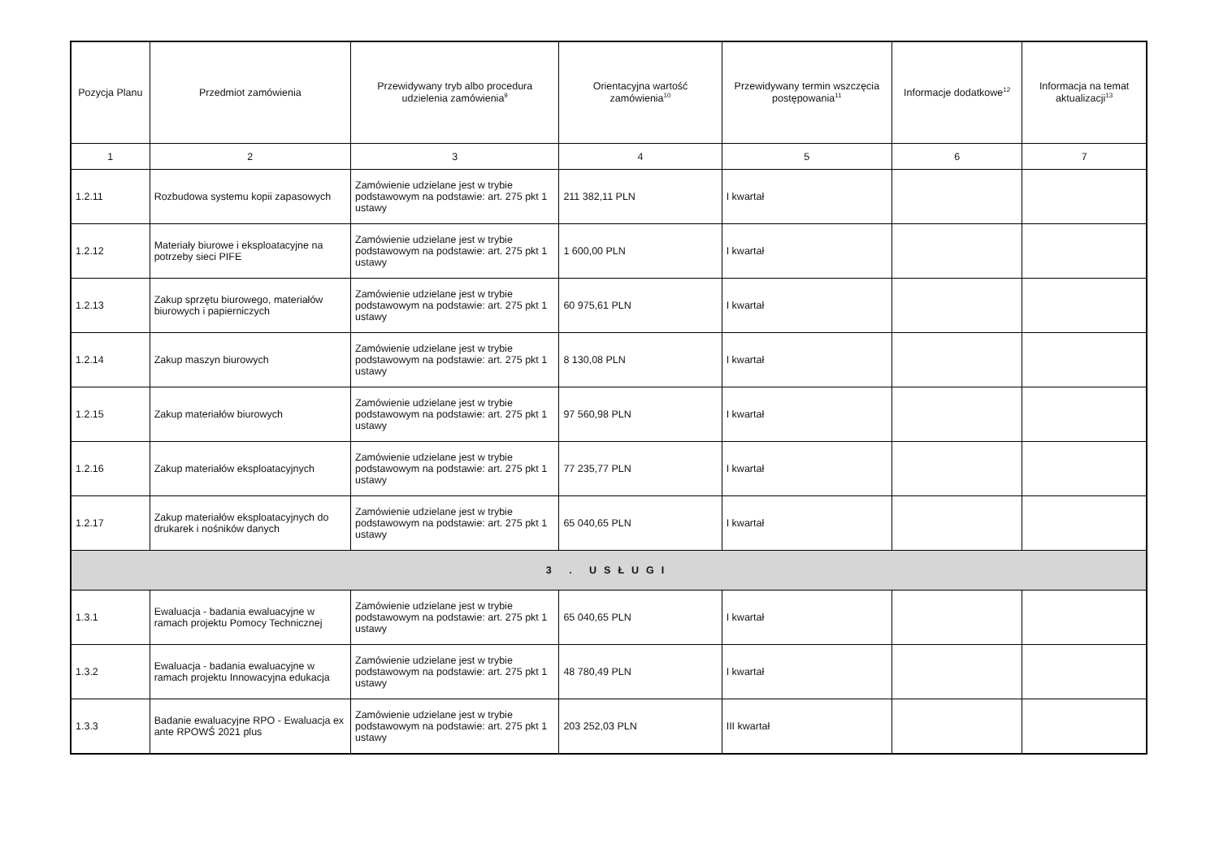| Pozycja Planu | Przedmiot zamówienia | Przewidywany tryb albo procedura udzielenia zamówienia<sup>9</sup> | Orientacyjna wartość zamówienia<sup>10</sup> | Przewidywany termin wszczęcia postępowania<sup>11</sup> | Informacje dodatkowe<sup>12</sup> | Informacja na temat aktualizacji<sup>13</sup> |
| --- | --- | --- | --- | --- | --- | --- |
| 1 | 2 | 3 | 4 | 5 | 6 | 7 |
| 1.2.11 | Rozbudowa systemu kopii zapasowych | Zamówienie udzielane jest w trybie podstawowym na podstawie: art. 275 pkt 1 ustawy | 211 382,11 PLN | I kwartał | | |
| 1.2.12 | Materiały biurowe i eksploatacyjne na potrzeby sieci PIFE | Zamówienie udzielane jest w trybie podstawowym na podstawie: art. 275 pkt 1 ustawy | 1 600,00 PLN | I kwartał | | |
| 1.2.13 | Zakup sprzętu biurowego, materiałów biurowych i papierniczych | Zamówienie udzielane jest w trybie podstawowym na podstawie: art. 275 pkt 1 ustawy | 60 975,61 PLN | I kwartał | | |
| 1.2.14 | Zakup maszyn biurowych | Zamówienie udzielane jest w trybie podstawowym na podstawie: art. 275 pkt 1 ustawy | 8 130,08 PLN | I kwartał | | |
| 1.2.15 | Zakup materiałów biurowych | Zamówienie udzielane jest w trybie podstawowym na podstawie: art. 275 pkt 1 ustawy | 97 560,98 PLN | I kwartał | | |
| 1.2.16 | Zakup materiałów eksploatacyjnych | Zamówienie udzielane jest w trybie podstawowym na podstawie: art. 275 pkt 1 ustawy | 77 235,77 PLN | I kwartał | | |
| 1.2.17 | Zakup materiałów eksploatacyjnych do drukarek i nośników danych | Zamówienie udzielane jest w trybie podstawowym na podstawie: art. 275 pkt 1 ustawy | 65 040,65 PLN | I kwartał | | |
| 3 . USŁUGI | | | | | | |
| 1.3.1 | Ewaluacja - badania ewaluacyjne w ramach projektu Pomocy Technicznej | Zamówienie udzielane jest w trybie podstawowym na podstawie: art. 275 pkt 1 ustawy | 65 040,65 PLN | I kwartał | | |
| 1.3.2 | Ewaluacja - badania ewaluacyjne w ramach projektu Innowacyjna edukacja | Zamówienie udzielane jest w trybie podstawowym na podstawie: art. 275 pkt 1 ustawy | 48 780,49 PLN | I kwartał | | |
| 1.3.3 | Badanie ewaluacyjne RPO - Ewaluacja ex ante RPOWŚ 2021 plus | Zamówienie udzielane jest w trybie podstawowym na podstawie: art. 275 pkt 1 ustawy | 203 252,03 PLN | III kwartał | | |